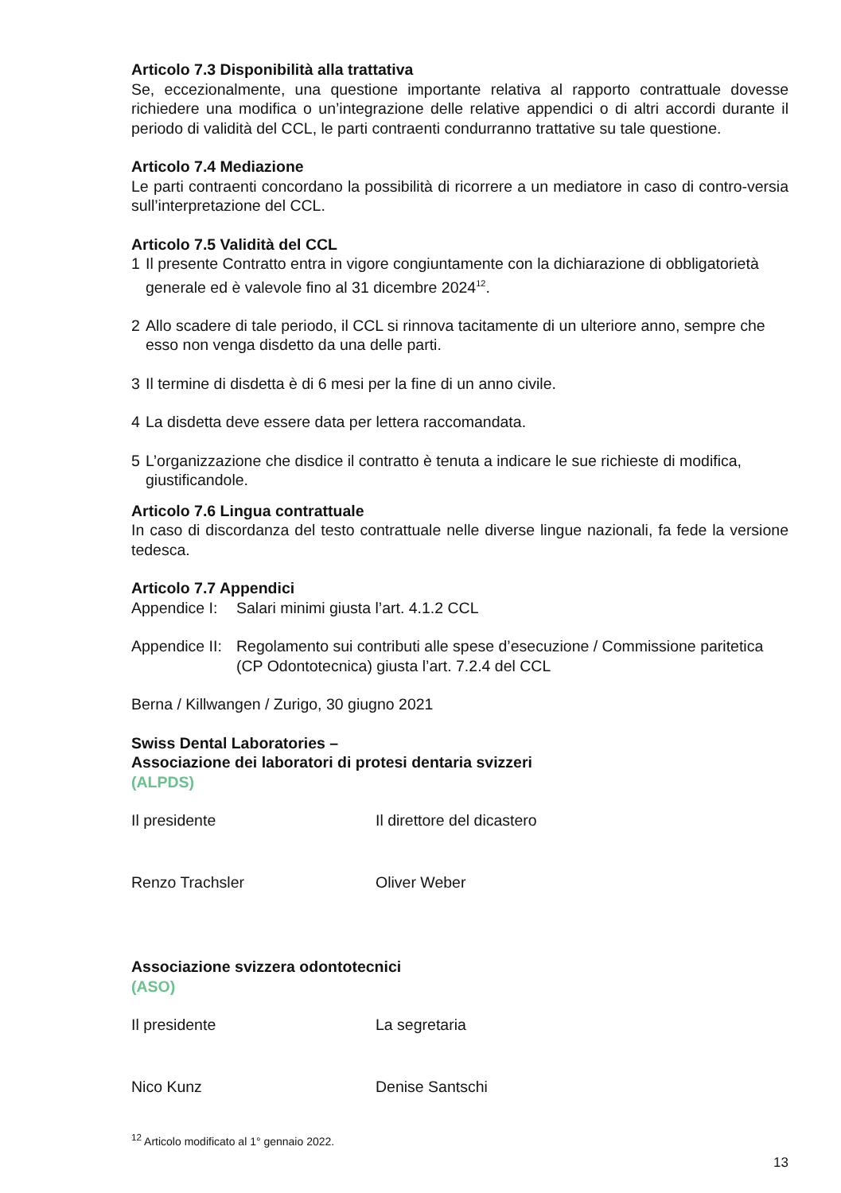Articolo 7.3 Disponibilità alla trattativa
Se, eccezionalmente, una questione importante relativa al rapporto contrattuale dovesse richiedere una modifica o un’integrazione delle relative appendici o di altri accordi durante il periodo di validità del CCL, le parti contraenti condurranno trattative su tale questione.
Articolo 7.4 Mediazione
Le parti contraenti concordano la possibilità di ricorrere a un mediatore in caso di contro-versia sull’interpretazione del CCL.
Articolo 7.5 Validità del CCL
1 Il presente Contratto entra in vigore congiuntamente con la dichiarazione di obbligatorietà generale ed è valevole fino al 31 dicembre 2024<sup>12</sup>.
2 Allo scadere di tale periodo, il CCL si rinnova tacitamente di un ulteriore anno, sempre che esso non venga disdetto da una delle parti.
3 Il termine di disdetta è di 6 mesi per la fine di un anno civile.
4 La disdetta deve essere data per lettera raccomandata.
5 L’organizzazione che disdice il contratto è tenuta a indicare le sue richieste di modifica, giustificandole.
Articolo 7.6 Lingua contrattuale
In caso di discordanza del testo contrattuale nelle diverse lingue nazionali, fa fede la versione tedesca.
Articolo 7.7 Appendici
Appendice I: Salari minimi giusta l’art. 4.1.2 CCL
Appendice II: Regolamento sui contributi alle spese d’esecuzione / Commissione paritetica (CP Odontotecnica) giusta l’art. 7.2.4 del CCL
Berna / Killwangen / Zurigo, 30 giugno 2021
Swiss Dental Laboratories –
Associazione dei laboratori di protesi dentaria svizzeri
(ALPDS)
Il presidente Il direttore del dicastero
Renzo Trachsler Oliver Weber
Associazione svizzera odontotecnici
(ASO)
Il presidente La segretaria
Nico Kunz Denise Santschi
<sup>12</sup> Articolo modificato al 1° gennaio 2022.
13